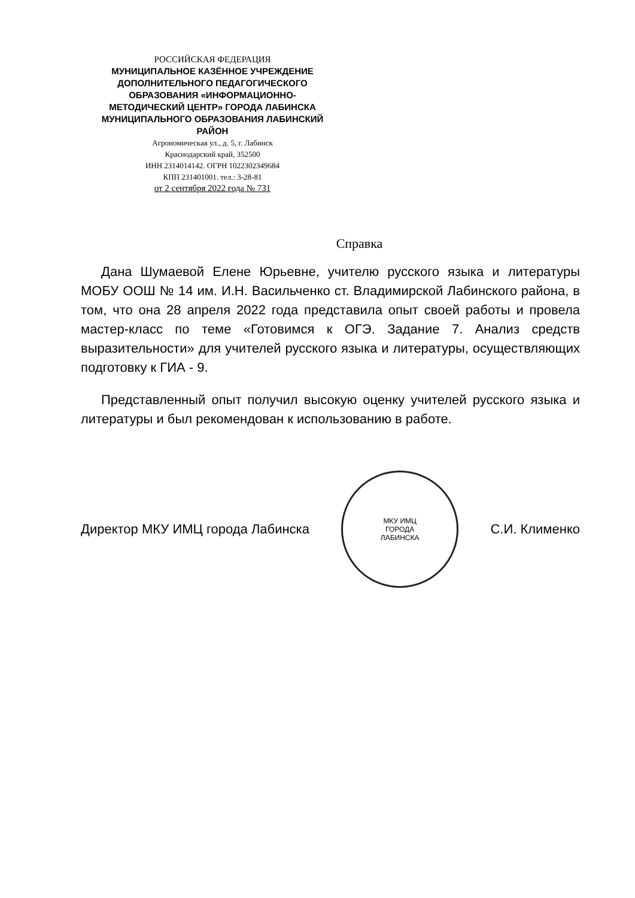РОССИЙСКАЯ ФЕДЕРАЦИЯ
МУНИЦИПАЛЬНОЕ КАЗЁННОЕ УЧРЕЖДЕНИЕ ДОПОЛНИТЕЛЬНОГО ПЕДАГОГИЧЕСКОГО ОБРАЗОВАНИЯ «ИНФОРМАЦИОННО-МЕТОДИЧЕСКИЙ ЦЕНТР» ГОРОДА ЛАБИНСКА МУНИЦИПАЛЬНОГО ОБРАЗОВАНИЯ ЛАБИНСКИЙ РАЙОН
Агрономическая ул., д. 5, г. Лабинск
Краснодарский край, 352500
ИНН 2314014142. ОГРН 1022302349684
КПП 231401001. тел.: 3-28-81
от 2 сентября 2022 года № 731
Справка
Дана Шумаевой Елене Юрьевне, учителю русского языка и литературы МОБУ ООШ № 14 им. И.Н. Васильченко ст. Владимирской Лабинского района, в том, что она 28 апреля 2022 года представила опыт своей работы и провела мастер-класс по теме «Готовимся к ОГЭ. Задание 7. Анализ средств выразительности» для учителей русского языка и литературы, осуществляющих подготовку к ГИА - 9.
Представленный опыт получил высокую оценку учителей русского языка и литературы и был рекомендован к использованию в работе.
Директор МКУ ИМЦ города Лабинска
МКУ ИМЦ
ГОРОДА
ЛАБИНСКА
С.И. Клименко